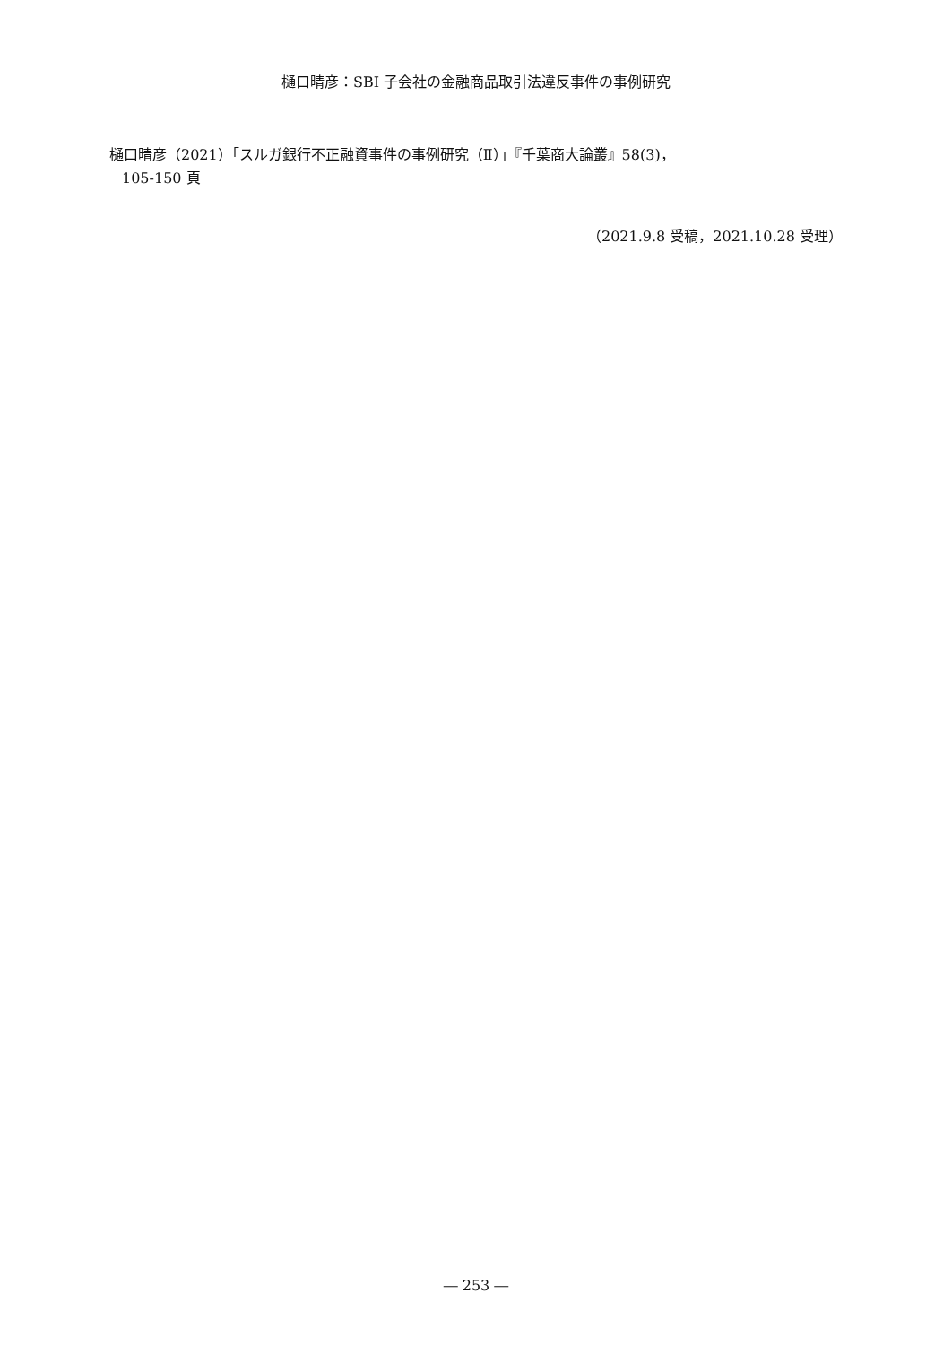樋口晴彦：SBI 子会社の金融商品取引法違反事件の事例研究
樋口晴彦（2021）「スルガ銀行不正融資事件の事例研究（Ⅱ）」『千葉商大論叢』58(3)，
105-150 頁
（2021.9.8 受稿，2021.10.28 受理）
― 253 ―